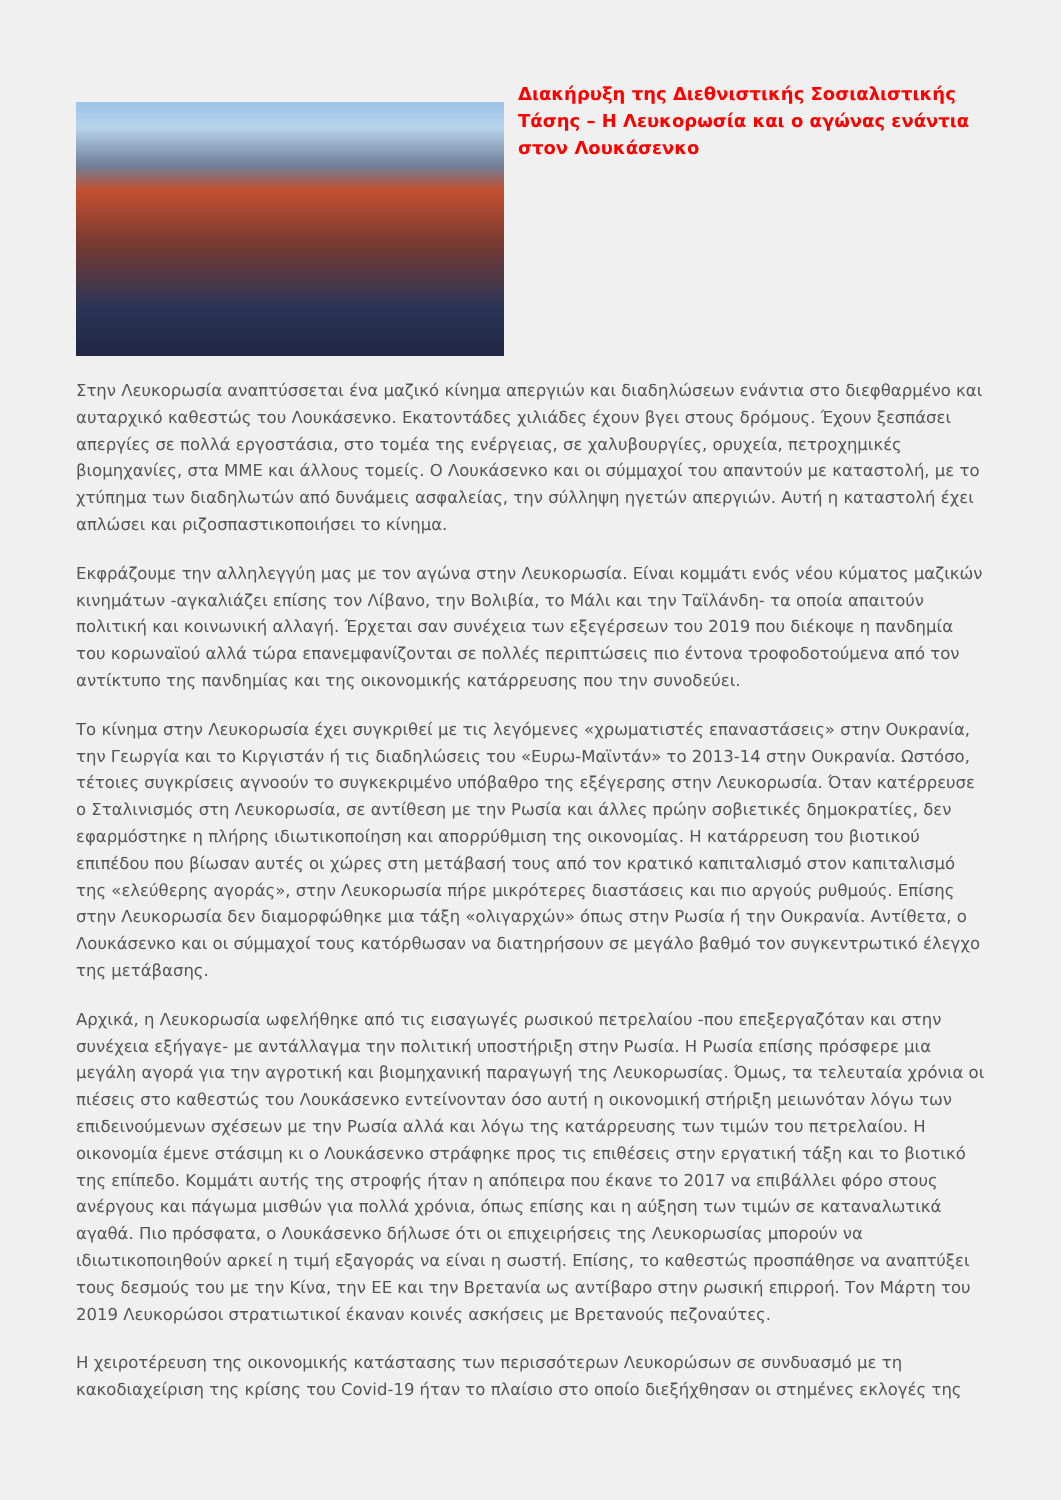Διακήρυξη της Διεθνιστικής Σοσιαλιστικής Τάσης – Η Λευκορωσία και ο αγώνας ενάντια στον Λουκάσενκο
Στην Λευκορωσία αναπτύσσεται ένα μαζικό κίνημα απεργιών και διαδηλώσεων ενάντια στο διεφθαρμένο και αυταρχικό καθεστώς του Λουκάσενκο. Εκατοντάδες χιλιάδες έχουν βγει στους δρόμους. Έχουν ξεσπάσει απεργίες σε πολλά εργοστάσια, στο τομέα της ενέργειας, σε χαλυβουργίες, ορυχεία, πετροχημικές βιομηχανίες, στα ΜΜΕ και άλλους τομείς. Ο Λουκάσενκο και οι σύμμαχοί του απαντούν με καταστολή, με το χτύπημα των διαδηλωτών από δυνάμεις ασφαλείας, την σύλληψη ηγετών απεργιών. Αυτή η καταστολή έχει απλώσει και ριζοσπαστικοποιήσει το κίνημα.
Εκφράζουμε την αλληλεγγύη μας με τον αγώνα στην Λευκορωσία. Είναι κομμάτι ενός νέου κύματος μαζικών κινημάτων -αγκαλιάζει επίσης τον Λίβανο, την Βολιβία, το Μάλι και την Ταϊλάνδη- τα οποία απαιτούν πολιτική και κοινωνική αλλαγή. Έρχεται σαν συνέχεια των εξεγέρσεων του 2019 που διέκοψε η πανδημία του κορωναϊού αλλά τώρα επανεμφανίζονται σε πολλές περιπτώσεις πιο έντονα τροφοδοτούμενα από τον αντίκτυπο της πανδημίας και της οικονομικής κατάρρευσης που την συνοδεύει.
Το κίνημα στην Λευκορωσία έχει συγκριθεί με τις λεγόμενες «χρωματιστές επαναστάσεις» στην Ουκρανία, την Γεωργία και το Κιργιστάν ή τις διαδηλώσεις του «Ευρω-Μαϊντάν» το 2013-14 στην Ουκρανία. Ωστόσο, τέτοιες συγκρίσεις αγνοούν το συγκεκριμένο υπόβαθρο της εξέγερσης στην Λευκορωσία. Όταν κατέρρευσε ο Σταλινισμός στη Λευκορωσία, σε αντίθεση με την Ρωσία και άλλες πρώην σοβιετικές δημοκρατίες, δεν εφαρμόστηκε η πλήρης ιδιωτικοποίηση και απορρύθμιση της οικονομίας. Η κατάρρευση του βιοτικού επιπέδου που βίωσαν αυτές οι χώρες στη μετάβασή τους από τον κρατικό καπιταλισμό στον καπιταλισμό της «ελεύθερης αγοράς», στην Λευκορωσία πήρε μικρότερες διαστάσεις και πιο αργούς ρυθμούς. Επίσης στην Λευκορωσία δεν διαμορφώθηκε μια τάξη «ολιγαρχών» όπως στην Ρωσία ή την Ουκρανία. Αντίθετα, ο Λουκάσενκο και οι σύμμαχοί τους κατόρθωσαν να διατηρήσουν σε μεγάλο βαθμό τον συγκεντρωτικό έλεγχο της μετάβασης.
Αρχικά, η Λευκορωσία ωφελήθηκε από τις εισαγωγές ρωσικού πετρελαίου -που επεξεργαζόταν και στην συνέχεια εξήγαγε- με αντάλλαγμα την πολιτική υποστήριξη στην Ρωσία. Η Ρωσία επίσης πρόσφερε μια μεγάλη αγορά για την αγροτική και βιομηχανική παραγωγή της Λευκορωσίας. Όμως, τα τελευταία χρόνια οι πιέσεις στο καθεστώς του Λουκάσενκο εντείνονταν όσο αυτή η οικονομική στήριξη μειωνόταν λόγω των επιδεινούμενων σχέσεων με την Ρωσία αλλά και λόγω της κατάρρευσης των τιμών του πετρελαίου. Η οικονομία έμενε στάσιμη κι ο Λουκάσενκο στράφηκε προς τις επιθέσεις στην εργατική τάξη και το βιοτικό της επίπεδο. Κομμάτι αυτής της στροφής ήταν η απόπειρα που έκανε το 2017 να επιβάλλει φόρο στους ανέργους και πάγωμα μισθών για πολλά χρόνια, όπως επίσης και η αύξηση των τιμών σε καταναλωτικά αγαθά. Πιο πρόσφατα, ο Λουκάσενκο δήλωσε ότι οι επιχειρήσεις της Λευκορωσίας μπορούν να ιδιωτικοποιηθούν αρκεί η τιμή εξαγοράς να είναι η σωστή. Επίσης, το καθεστώς προσπάθησε να αναπτύξει τους δεσμούς του με την Κίνα, την ΕΕ και την Βρετανία ως αντίβαρο στην ρωσική επιρροή. Τον Μάρτη του 2019 Λευκορώσοι στρατιωτικοί έκαναν κοινές ασκήσεις με Βρετανούς πεζοναύτες.
Η χειροτέρευση της οικονομικής κατάστασης των περισσότερων Λευκορώσων σε συνδυασμό με τη κακοδιαχείριση της κρίσης του Covid-19 ήταν το πλαίσιο στο οποίο διεξήχθησαν οι στημένες εκλογές της